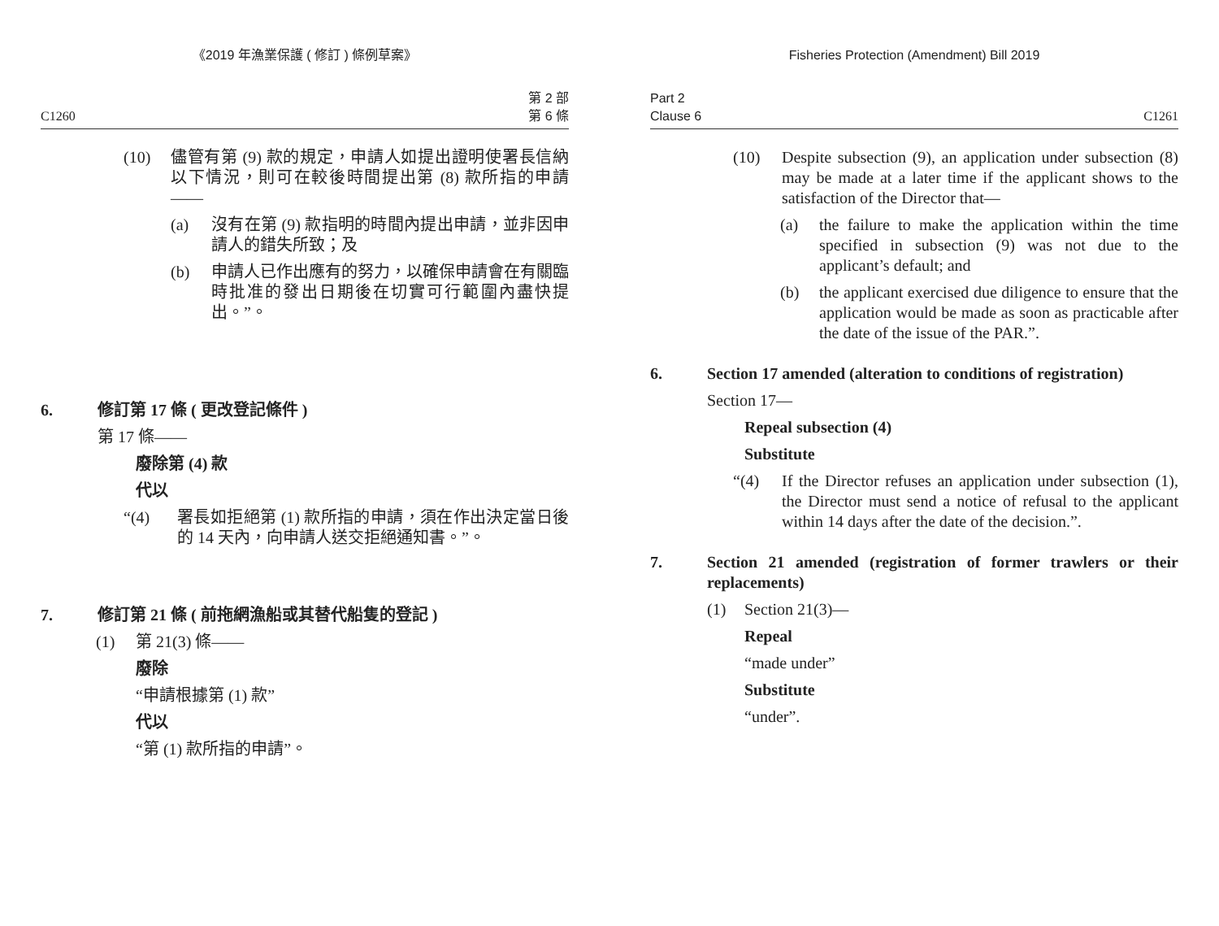《2019 年漁業保護 ( 修訂 ) 條例草案》
C1260 第 2 部
第 6 條
(10) 儘管有第 (9) 款的規定，申請人如提出證明使署長信納以下情況，則可在較後時間提出第 (8) 款所指的申請——
(a) 沒有在第 (9) 款指明的時間內提出申請，並非因申請人的錯失所致；及
(b) 申請人已作出應有的努力，以確保申請會在有關臨時批准的發出日期後在切實可行範圍內盡快提出。”。
6. 修訂第 17 條 ( 更改登記條件 )
第 17 條——
廢除第 (4) 款
代以
“(4) 署長如拒絕第 (1) 款所指的申請，須在作出決定當日後的 14 天內，向申請人送交拒絕通知書。”。
7. 修訂第 21 條 ( 前拖網漁船或其替代船隻的登記 )
(1) 第 21(3) 條——
廢除
“申請根據第 (1) 款”
代以
“第 (1) 款所指的申請”。
Fisheries Protection (Amendment) Bill 2019
Part 2
Clause 6 C1261
(10) Despite subsection (9), an application under subsection (8) may be made at a later time if the applicant shows to the satisfaction of the Director that—
(a) the failure to make the application within the time specified in subsection (9) was not due to the applicant’s default; and
(b) the applicant exercised due diligence to ensure that the application would be made as soon as practicable after the date of the issue of the PAR.”.
6. Section 17 amended (alteration to conditions of registration)
Section 17—
Repeal subsection (4)
Substitute
“(4) If the Director refuses an application under subsection (1), the Director must send a notice of refusal to the applicant within 14 days after the date of the decision.”.
7. Section 21 amended (registration of former trawlers or their replacements)
(1) Section 21(3)—
Repeal
“made under”
Substitute
“under”.